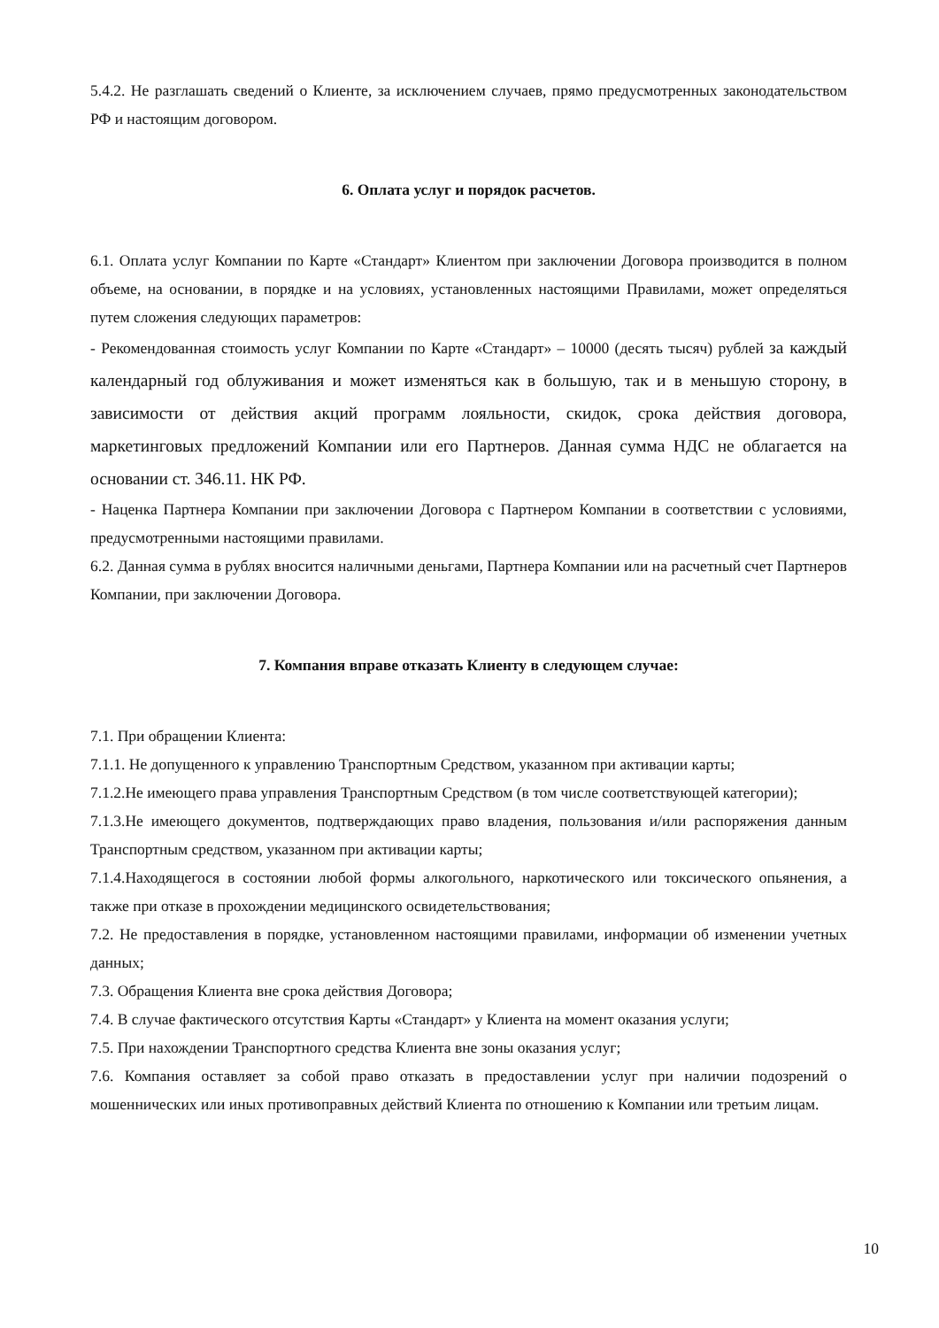5.4.2. Не разглашать сведений о Клиенте, за исключением случаев, прямо предусмотренных законодательством РФ и настоящим договором.
6. Оплата услуг и порядок расчетов.
6.1. Оплата услуг Компании по Карте «Стандарт» Клиентом при заключении Договора производится в полном объеме, на основании, в порядке и на условиях, установленных настоящими Правилами, может определяться путем сложения следующих параметров:
- Рекомендованная стоимость услуг Компании по Карте «Стандарт» – 10000 (десять тысяч) рублей за каждый календарный год облуживания и может изменяться как в большую, так и в меньшую сторону, в зависимости от действия акций программ лояльности, скидок, срока действия договора, маркетинговых предложений Компании или его Партнеров. Данная сумма НДС не облагается на основании ст. 346.11. НК РФ.
- Наценка Партнера Компании при заключении Договора с Партнером Компании в соответствии с условиями, предусмотренными настоящими правилами.
6.2. Данная сумма в рублях вносится наличными деньгами, Партнера Компании или на расчетный счет Партнеров Компании, при заключении Договора.
7. Компания вправе отказать Клиенту в следующем случае:
7.1. При обращении Клиента:
7.1.1. Не допущенного к управлению Транспортным Средством, указанном при активации карты;
7.1.2.Не имеющего права управления Транспортным Средством (в том числе соответствующей категории);
7.1.3.Не имеющего документов, подтверждающих право владения, пользования и/или распоряжения данным Транспортным средством, указанном при активации карты;
7.1.4.Находящегося в состоянии любой формы алкогольного, наркотического или токсического опьянения, а также при отказе в прохождении медицинского освидетельствования;
7.2. Не предоставления в порядке, установленном настоящими правилами, информации об изменении учетных данных;
7.3. Обращения Клиента вне срока действия Договора;
7.4. В случае фактического отсутствия Карты «Стандарт» у Клиента на момент оказания услуги;
7.5. При нахождении Транспортного средства Клиента вне зоны оказания услуг;
7.6. Компания оставляет за собой право отказать в предоставлении услуг при наличии подозрений о мошеннических или иных противоправных действий Клиента по отношению к Компании или третьим лицам.
10